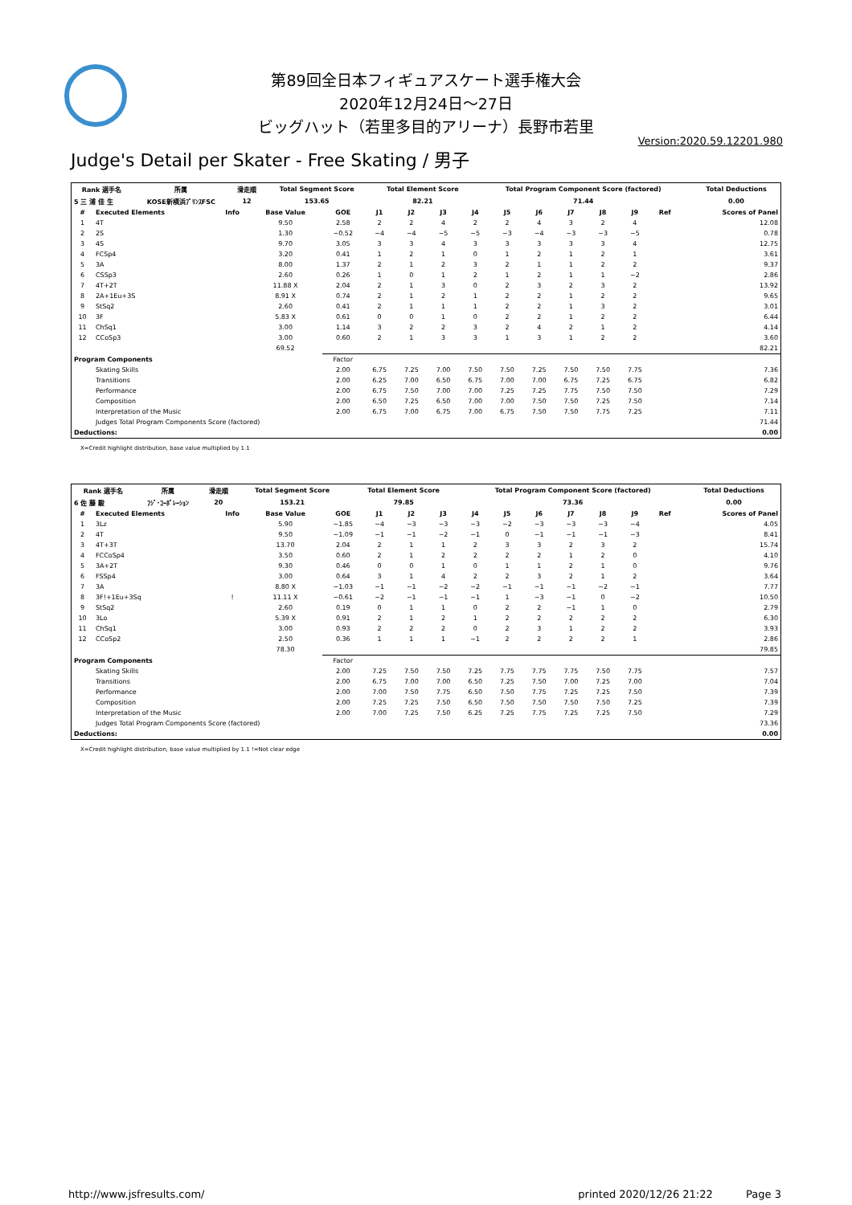第89回全日本フィギュアスケート選手権大会
2020年12月24日～27日
ビッグハット（若里多目的アリーナ）長野市若里
Version:2020.59.12201.980
Judge's Detail per Skater - Free Skating / 男子
| Rank 選手名 | 所属 | 滑走順 | Total Segment Score | Total Element Score | Total Program Component Score (factored) | Total Deductions |
| --- | --- | --- | --- | --- | --- | --- |
| 5 三 浦 佳 生 | KOSE新横浜ﾌﾟﾘﾝｽFSC | 12 | 153.65 | 82.21 | 71.44 | 0.00 |
| # | Executed Elements | Info | Base Value | GOE | J1 | J2 | J3 | J4 | J5 | J6 | J7 | J8 | J9 | Ref | Scores of Panel |
| --- | --- | --- | --- | --- | --- | --- | --- | --- | --- | --- | --- | --- | --- | --- | --- |
| 1 | 4T | | 9.50 | 2.58 | 2 | 2 | 4 | 2 | 2 | 4 | 3 | 2 | 4 | | 12.08 |
| 2 | 2S | | 1.30 | −0.52 | −4 | −4 | −5 | −5 | −3 | −4 | −3 | −3 | −5 | | 0.78 |
| 3 | 4S | | 9.70 | 3.05 | 3 | 3 | 4 | 3 | 3 | 3 | 3 | 3 | 4 | | 12.75 |
| 4 | FCSp4 | | 3.20 | 0.41 | 1 | 2 | 1 | 0 | 1 | 2 | 1 | 2 | 1 | | 3.61 |
| 5 | 3A | | 8.00 | 1.37 | 2 | 1 | 2 | 3 | 2 | 1 | 1 | 2 | 2 | | 9.37 |
| 6 | CSSp3 | | 2.60 | 0.26 | 1 | 0 | 1 | 2 | 1 | 2 | 1 | 1 | −2 | | 2.86 |
| 7 | 4T+2T | | 11.88 X | 2.04 | 2 | 1 | 3 | 0 | 2 | 3 | 2 | 3 | 2 | | 13.92 |
| 8 | 2A+1Eu+3S | | 8.91 X | 0.74 | 2 | 1 | 2 | 1 | 2 | 2 | 1 | 2 | 2 | | 9.65 |
| 9 | StSq2 | | 2.60 | 0.41 | 2 | 1 | 1 | 1 | 2 | 2 | 1 | 3 | 2 | | 3.01 |
| 10 | 3F | | 5.83 X | 0.61 | 0 | 0 | 1 | 0 | 2 | 2 | 1 | 2 | 2 | | 6.44 |
| 11 | ChSq1 | | 3.00 | 1.14 | 3 | 2 | 2 | 3 | 2 | 4 | 2 | 1 | 2 | | 4.14 |
| 12 | CCoSp3 | | 3.00 | 0.60 | 2 | 1 | 3 | 3 | 1 | 3 | 1 | 2 | 2 | | 3.60 |
| | | | 69.52 | | | | | | | | | | | | 82.21 |
| Program Components | | | | Factor | | | | | | | | | | | |
| | Skating Skills | | | 2.00 | 6.75 | 7.25 | 7.00 | 7.50 | 7.50 | 7.25 | 7.50 | 7.50 | 7.75 | | 7.36 |
| | Transitions | | | 2.00 | 6.25 | 7.00 | 6.50 | 6.75 | 7.00 | 7.00 | 6.75 | 7.25 | 6.75 | | 6.82 |
| | Performance | | | 2.00 | 6.75 | 7.50 | 7.00 | 7.00 | 7.25 | 7.25 | 7.75 | 7.50 | 7.50 | | 7.29 |
| | Composition | | | 2.00 | 6.50 | 7.25 | 6.50 | 7.00 | 7.00 | 7.50 | 7.50 | 7.25 | 7.50 | | 7.14 |
| | Interpretation of the Music | | | 2.00 | 6.75 | 7.00 | 6.75 | 7.00 | 6.75 | 7.50 | 7.50 | 7.75 | 7.25 | | 7.11 |
| | Judges Total Program Components Score (factored) | | | | | | | | | | | | | | 71.44 |
| Deductions: | | | | | | | | | | | | | | | 0.00 |
X=Credit highlight distribution, base value multiplied by 1.1
| Rank 選手名 | 所属 | 滑走順 | Total Segment Score | Total Element Score | Total Program Component Score (factored) | Total Deductions |
| --- | --- | --- | --- | --- | --- | --- |
| 6 佐 藤 駿 | ﾌｼﾞ･ｺｰﾎﾟﾚｰｼｮﾝ | 20 | 153.21 | 79.85 | 73.36 | 0.00 |
| # | Executed Elements | Info | Base Value | GOE | J1 | J2 | J3 | J4 | J5 | J6 | J7 | J8 | J9 | Ref | Scores of Panel |
| --- | --- | --- | --- | --- | --- | --- | --- | --- | --- | --- | --- | --- | --- | --- | --- |
| 1 | 3Lz | | 5.90 | −1.85 | −4 | −3 | −3 | −3 | −2 | −3 | −3 | −3 | −4 | | 4.05 |
| 2 | 4T | | 9.50 | −1.09 | −1 | −1 | −2 | −1 | 0 | −1 | −1 | −1 | −3 | | 8.41 |
| 3 | 4T+3T | | 13.70 | 2.04 | 2 | 1 | 1 | 2 | 3 | 3 | 2 | 3 | 2 | | 15.74 |
| 4 | FCCoSp4 | | 3.50 | 0.60 | 2 | 1 | 2 | 2 | 2 | 2 | 1 | 2 | 0 | | 4.10 |
| 5 | 3A+2T | | 9.30 | 0.46 | 0 | 0 | 1 | 0 | 1 | 1 | 2 | 1 | 0 | | 9.76 |
| 6 | FSSp4 | | 3.00 | 0.64 | 3 | 1 | 4 | 2 | 2 | 3 | 2 | 1 | 2 | | 3.64 |
| 7 | 3A | | 8.80 X | −1.03 | −1 | −1 | −2 | −2 | −1 | −1 | −1 | −2 | −1 | | 7.77 |
| 8 | 3F!+1Eu+3Sq | ! | 11.11 X | −0.61 | −2 | −1 | −1 | −1 | 1 | −3 | −1 | 0 | −2 | | 10.50 |
| 9 | StSq2 | | 2.60 | 0.19 | 0 | 1 | 1 | 0 | 2 | 2 | −1 | 1 | 0 | | 2.79 |
| 10 | 3Lo | | 5.39 X | 0.91 | 2 | 1 | 2 | 1 | 2 | 2 | 2 | 2 | 2 | | 6.30 |
| 11 | ChSq1 | | 3.00 | 0.93 | 2 | 2 | 2 | 0 | 2 | 3 | 1 | 2 | 2 | | 3.93 |
| 12 | CCoSp2 | | 2.50 | 0.36 | 1 | 1 | 1 | −1 | 2 | 2 | 2 | 2 | 1 | | 2.86 |
| | | | 78.30 | | | | | | | | | | | | 79.85 |
| Program Components | | | | Factor | | | | | | | | | | | |
| | Skating Skills | | | 2.00 | 7.25 | 7.50 | 7.50 | 7.25 | 7.75 | 7.75 | 7.75 | 7.50 | 7.75 | | 7.57 |
| | Transitions | | | 2.00 | 6.75 | 7.00 | 7.00 | 6.50 | 7.25 | 7.50 | 7.00 | 7.25 | 7.00 | | 7.04 |
| | Performance | | | 2.00 | 7.00 | 7.50 | 7.75 | 6.50 | 7.50 | 7.75 | 7.25 | 7.25 | 7.50 | | 7.39 |
| | Composition | | | 2.00 | 7.25 | 7.25 | 7.50 | 6.50 | 7.50 | 7.50 | 7.50 | 7.50 | 7.25 | | 7.39 |
| | Interpretation of the Music | | | 2.00 | 7.00 | 7.25 | 7.50 | 6.25 | 7.25 | 7.75 | 7.25 | 7.25 | 7.50 | | 7.29 |
| | Judges Total Program Components Score (factored) | | | | | | | | | | | | | | 73.36 |
| Deductions: | | | | | | | | | | | | | | | 0.00 |
X=Credit highlight distribution, base value multiplied by 1.1 !=Not clear edge
http://www.jsfresults.com/ printed 2020/12/26 21:22 Page 3